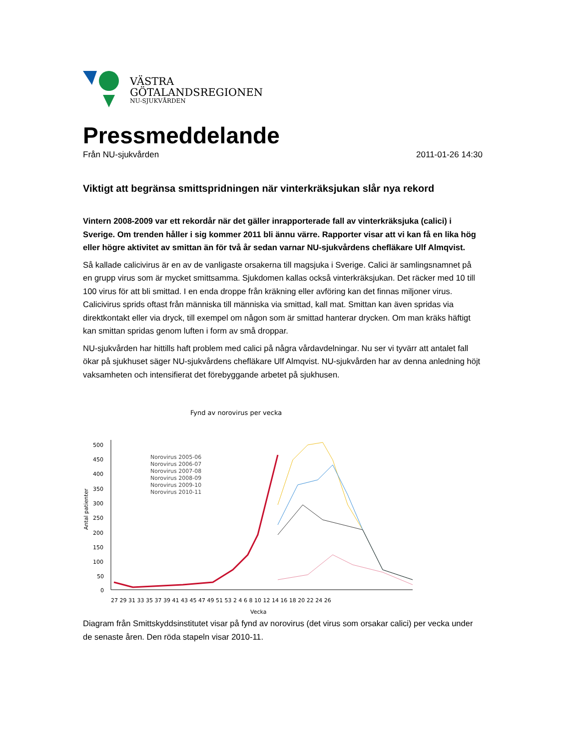VÄSTRA
GÖTALANDSREGIONEN
NU-SJUKVÅRDEN
Pressmeddelande
Från NU-sjukvården 2011-01-26 14:30
Viktigt att begränsa smittspridningen när vinterkräksjukan slår nya rekord
Vintern 2008-2009 var ett rekordår när det gäller inrapporterade fall av vinterkräksjuka (calici) i Sverige. Om trenden håller i sig kommer 2011 bli ännu värre. Rapporter visar att vi kan få en lika hög eller högre aktivitet av smittan än för två år sedan varnar NU-sjukvårdens chefläkare Ulf Almqvist.
Så kallade calicivirus är en av de vanligaste orsakerna till magsjuka i Sverige. Calici är samlingsnamnet på en grupp virus som är mycket smittsamma. Sjukdomen kallas också vinterkräksjukan. Det räcker med 10 till 100 virus för att bli smittad. I en enda droppe från kräkning eller avföring kan det finnas miljoner virus. Calicivirus sprids oftast från människa till människa via smittad, kall mat. Smittan kan även spridas via direktkontakt eller via dryck, till exempel om någon som är smittad hanterar drycken. Om man kräks häftigt kan smittan spridas genom luften i form av små droppar.
NU-sjukvården har hittills haft problem med calici på några vårdavdelningar. Nu ser vi tyvärr att antalet fall ökar på sjukhuset säger NU-sjukvårdens chefläkare Ulf Almqvist. NU-sjukvården har av denna anledning höjt vaksamheten och intensifierat det förebyggande arbetet på sjukhusen.
Fynd av norovirus per vecka
500
450
400
350
300
250
200
150
100
50
0
Antal patienter
27 29 31 33 35 37 39 41 43 45 47 49 51 53 2 4 6 8 10 12 14 16 18 20 22 24 26
Vecka
Norovirus 2005-06
Norovirus 2006-07
Norovirus 2007-08
Norovirus 2008-09
Norovirus 2009-10
Norovirus 2010-11
Diagram från Smittskyddsinstitutet visar på fynd av norovirus (det virus som orsakar calici) per vecka under de senaste åren. Den röda stapeln visar 2010-11.